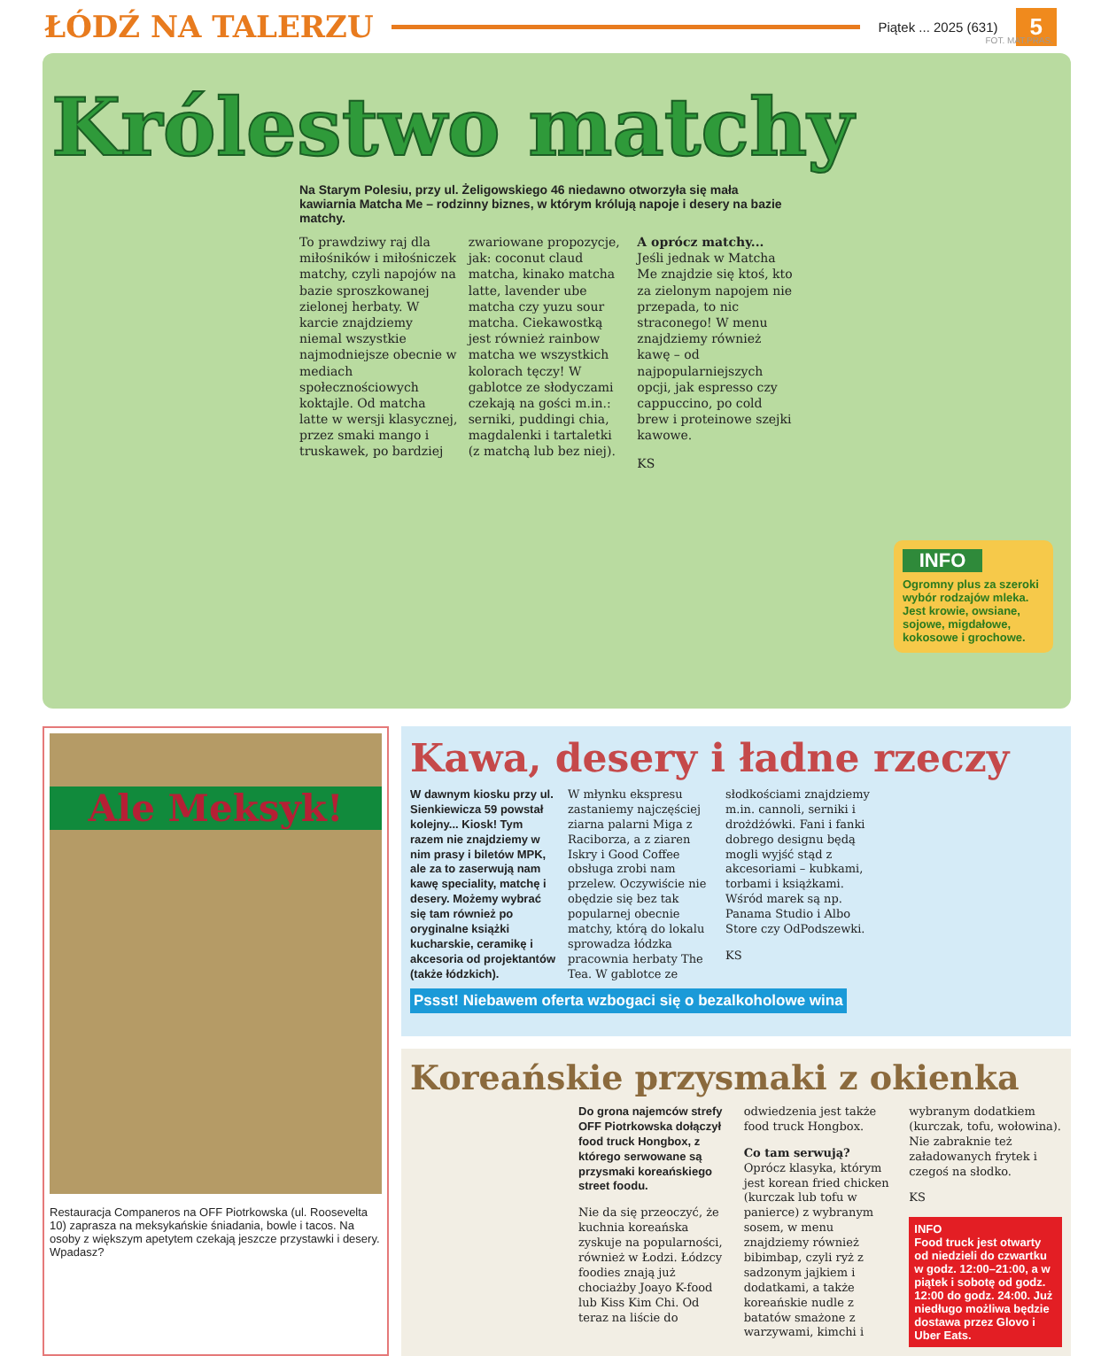ŁÓDŹ NA TALERZU Piątek ... 2025 (631) 5
FOT. MAT.PRAS.
Królestwo matchy
Na Starym Polesiu, przy ul. Żeligowskiego 46 niedawno otworzyła się mała kawiarnia Matcha Me – rodzinny biznes, w którym królują napoje i desery na bazie matchy.
To prawdziwy raj dla miłośników i miłośniczek matchy, czyli napojów na bazie sproszkowanej zielonej herbaty. W karcie znajdziemy niemal wszystkie najmodniejsze obecnie w mediach społecznościowych koktajle. Od matcha latte w wersji klasycznej, przez smaki mango i truskawek, po bardziej zwariowane propozycje, jak: coconut claud matcha, kinako matcha latte, lavender ube matcha czy yuzu sour matcha. Ciekawostką jest również rainbow matcha we wszystkich kolorach tęczy! W gablotce ze słodyczami czekają na gości m.in.: serniki, puddingi chia, magdalenki i tartaletki (z matchą lub bez niej).
A oprócz matchy...
Jeśli jednak w Matcha Me znajdzie się ktoś, kto za zielonym napojem nie przepada, to nic straconego! W menu znajdziemy również kawę – od najpopularniejszych opcji, jak espresso czy cappuccino, po cold brew i proteinowe szejki kawowe.
KS
INFO
Ogromny plus za szeroki wybór rodzajów mleka. Jest krowie, owsiane, sojowe, migdałowe, kokosowe i grochowe.
Ale Meksyk!
Restauracja Companeros na OFF Piotrkowska (ul. Roosevelta 10) zaprasza na meksykańskie śniadania, bowle i tacos. Na osoby z większym apetytem czekają jeszcze przystawki i desery. Wpadasz?
Kawa, desery i ładne rzeczy
W dawnym kiosku przy ul. Sienkiewicza 59 powstał kolejny... Kiosk! Tym razem nie znajdziemy w nim prasy i biletów MPK, ale za to zaserwują nam kawę speciality, matchę i desery. Możemy wybrać się tam również po oryginalne książki kucharskie, ceramikę i akcesoria od projektantów (także łódzkich).
W młynku ekspresu zastaniemy najczęściej ziarna palarni Miga z Raciborza, a z ziaren Iskry i Good Coffee obsługa zrobi nam przelew. Oczywiście nie obędzie się bez tak popularnej obecnie matchy, którą do lokalu sprowadza łódzka pracownia herbaty The Tea. W gablotce ze słodkościami znajdziemy m.in. cannoli, serniki i drożdżówki. Fani i fanki dobrego designu będą mogli wyjść stąd z akcesoriami – kubkami, torbami i książkami. Wśród marek są np. Panama Studio i Albo Store czy OdPodszewki.
KS
Pssst! Niebawem oferta wzbogaci się o bezalkoholowe wina
Koreańskie przysmaki z okienka
Do grona najemców strefy OFF Piotrkowska dołączył food truck Hongbox, z którego serwowane są przysmaki koreańskiego street foodu.
Nie da się przeoczyć, że kuchnia koreańska zyskuje na popularności, również w Łodzi. Łódzcy foodies znają już chociażby Joayo K-food lub Kiss Kim Chi. Od teraz na liście do odwiedzenia jest także food truck Hongbox.
Co tam serwują?
Oprócz klasyka, którym jest korean fried chicken (kurczak lub tofu w panierce) z wybranym sosem, w menu znajdziemy również bibimbap, czyli ryż z sadzonym jajkiem i dodatkami, a także koreańskie nudle z batatów smażone z warzywami, kimchi i wybranym dodatkiem (kurczak, tofu, wołowina). Nie zabraknie też załadowanych frytek i czegoś na słodko.
KS
INFO
Food truck jest otwarty od niedzieli do czwartku w godz. 12:00–21:00, a w piątek i sobotę od godz. 12:00 do godz. 24:00. Już niedługo możliwa będzie dostawa przez Glovo i Uber Eats.